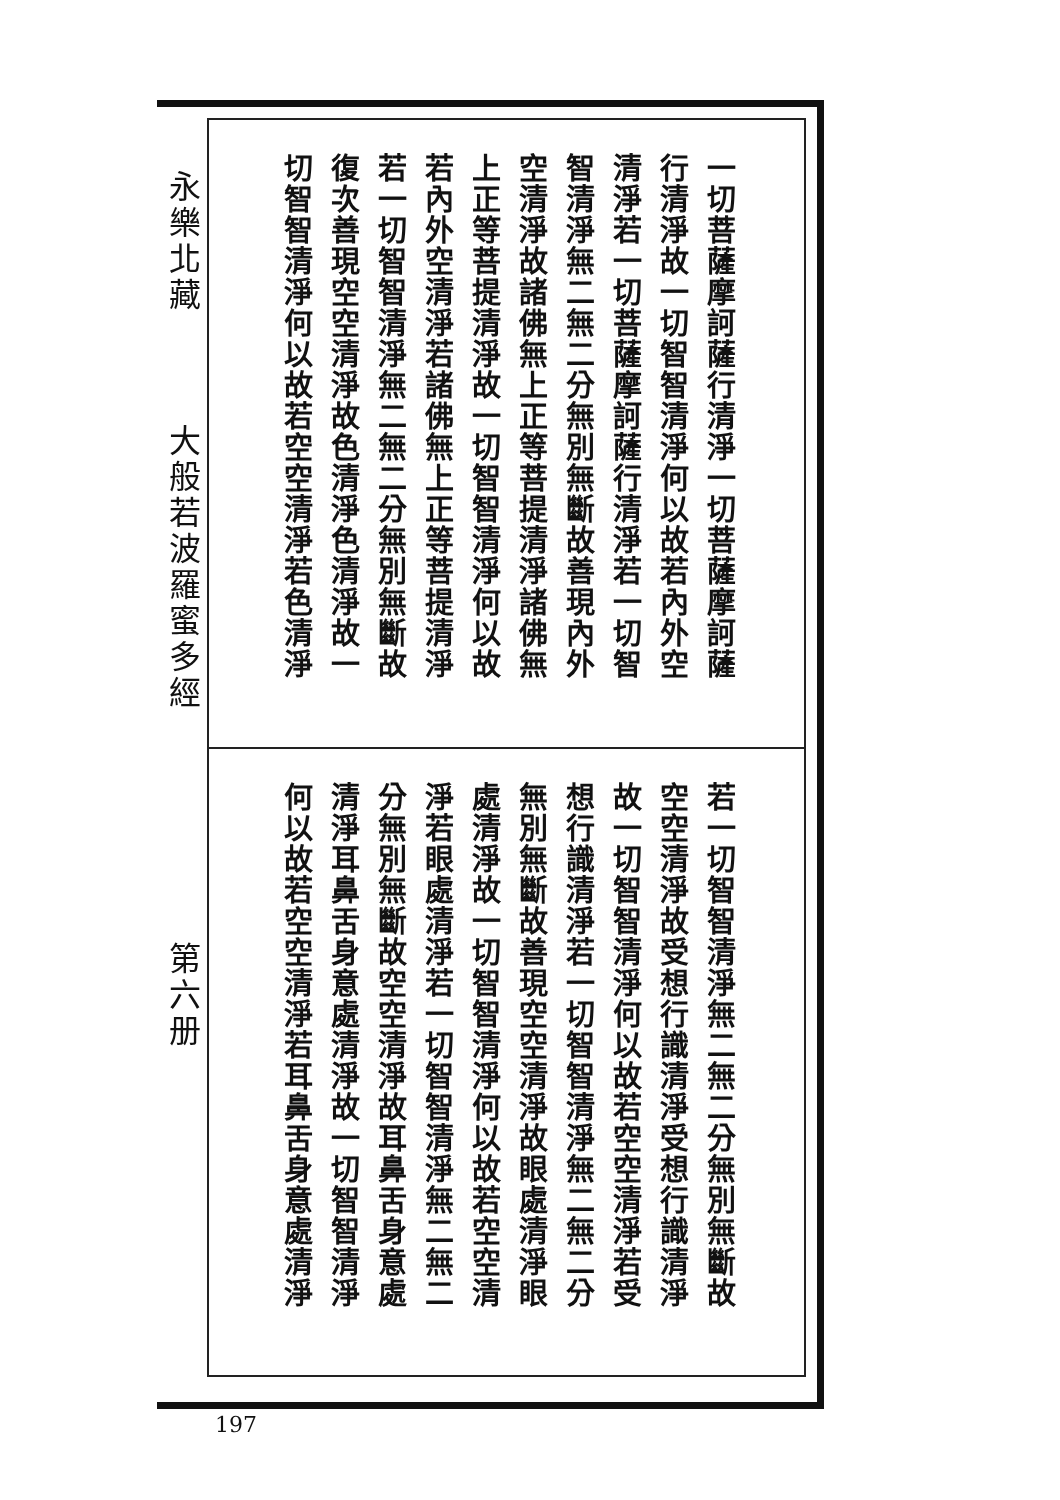永樂北藏
大般若波羅蜜多經
第六册
一切菩薩摩訶薩行清淨一切菩薩摩訶薩
行清淨故一切智智清淨何以故若內外空
清淨若一切菩薩摩訶薩行清淨若一切智
智清淨無二無二分無別無斷故善現內外
空清淨故諸佛無上正等菩提清淨諸佛無
上正等菩提清淨故一切智智清淨何以故
若內外空清淨若諸佛無上正等菩提清淨
若一切智智清淨無二無二分無別無斷故
復次善現空空清淨故色清淨色清淨故一
切智智清淨何以故若空空清淨若色清淨
若一切智智清淨無二無二分無別無斷故
空空清淨故受想行識清淨受想行識清淨
故一切智智清淨何以故若空空清淨若受
想行識清淨若一切智智清淨無二無二分
無別無斷故善現空空清淨故眼處清淨眼
處清淨故一切智智清淨何以故若空空清
淨若眼處清淨若一切智智清淨無二無二
分無別無斷故空空清淨故耳鼻舌身意處
清淨耳鼻舌身意處清淨故一切智智清淨
何以故若空空清淨若耳鼻舌身意處清淨
197